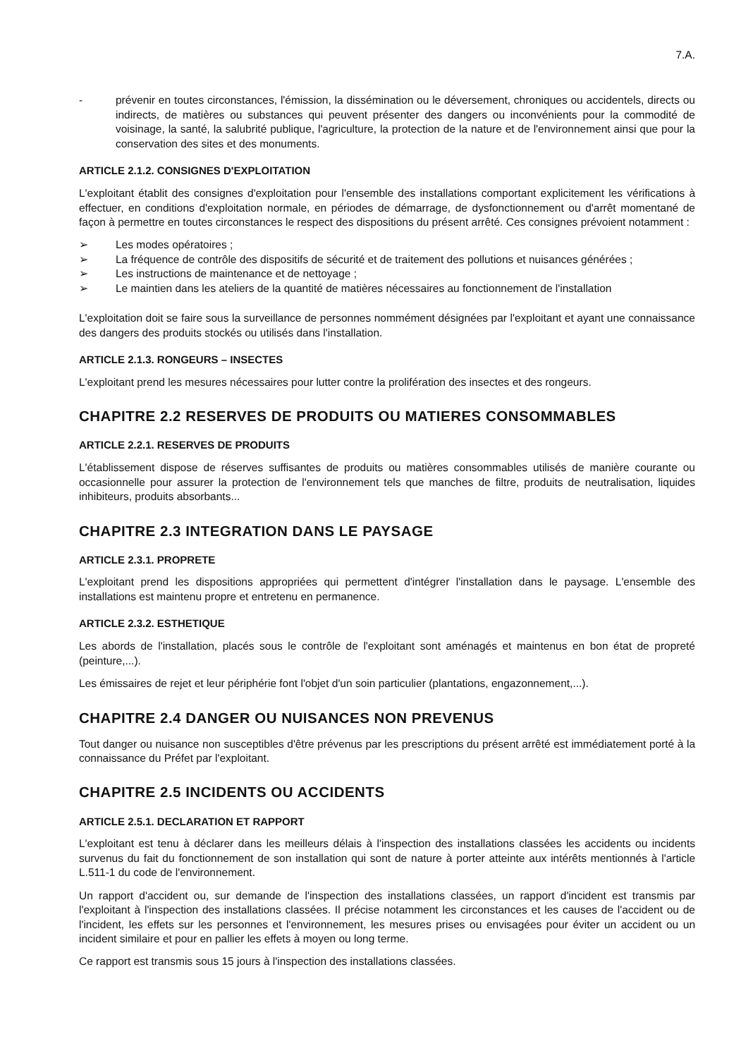7.A.
- prévenir en toutes circonstances, l'émission, la dissémination ou le déversement, chroniques ou accidentels, directs ou indirects, de matières ou substances qui peuvent présenter des dangers ou inconvénients pour la commodité de voisinage, la santé, la salubrité publique, l'agriculture, la protection de la nature et de l'environnement ainsi que pour la conservation des sites et des monuments.
ARTICLE 2.1.2. CONSIGNES D'EXPLOITATION
L'exploitant établit des consignes d'exploitation pour l'ensemble des installations comportant explicitement les vérifications à effectuer, en conditions d'exploitation normale, en périodes de démarrage, de dysfonctionnement ou d'arrêt momentané de façon à permettre en toutes circonstances le respect des dispositions du présent arrêté. Ces consignes prévoient notamment :
➢ Les modes opératoires ;
➢ La fréquence de contrôle des dispositifs de sécurité et de traitement des pollutions et nuisances générées ;
➢ Les instructions de maintenance et de nettoyage ;
➢ Le maintien dans les ateliers de la quantité de matières nécessaires au fonctionnement de l'installation
L'exploitation doit se faire sous la surveillance de personnes nommément désignées par l'exploitant et ayant une connaissance des dangers des produits stockés ou utilisés dans l'installation.
ARTICLE 2.1.3. RONGEURS – INSECTES
L'exploitant prend les mesures nécessaires pour lutter contre la prolifération des insectes et des rongeurs.
CHAPITRE 2.2 RESERVES DE PRODUITS OU MATIERES CONSOMMABLES
ARTICLE 2.2.1. RESERVES DE PRODUITS
L'établissement dispose de réserves suffisantes de produits ou matières consommables utilisés de manière courante ou occasionnelle pour assurer la protection de l'environnement tels que manches de filtre, produits de neutralisation, liquides inhibiteurs, produits absorbants...
CHAPITRE 2.3 INTEGRATION DANS LE PAYSAGE
ARTICLE 2.3.1. PROPRETE
L'exploitant prend les dispositions appropriées qui permettent d'intégrer l'installation dans le paysage. L'ensemble des installations est maintenu propre et entretenu en permanence.
ARTICLE 2.3.2. ESTHETIQUE
Les abords de l'installation, placés sous le contrôle de l'exploitant sont aménagés et maintenus en bon état de propreté (peinture,...).
Les émissaires de rejet et leur périphérie font l'objet d'un soin particulier (plantations, engazonnement,...).
CHAPITRE 2.4 DANGER OU NUISANCES NON PREVENUS
Tout danger ou nuisance non susceptibles d'être prévenus par les prescriptions du présent arrêté est immédiatement porté à la connaissance du Préfet par l'exploitant.
CHAPITRE 2.5 INCIDENTS OU ACCIDENTS
ARTICLE 2.5.1. DECLARATION ET RAPPORT
L'exploitant est tenu à déclarer dans les meilleurs délais à l'inspection des installations classées les accidents ou incidents survenus du fait du fonctionnement de son installation qui sont de nature à porter atteinte aux intérêts mentionnés à l'article L.511-1 du code de l'environnement.
Un rapport d'accident ou, sur demande de l'inspection des installations classées, un rapport d'incident est transmis par l'exploitant à l'inspection des installations classées. Il précise notamment les circonstances et les causes de l'accident ou de l'incident, les effets sur les personnes et l'environnement, les mesures prises ou envisagées pour éviter un accident ou un incident similaire et pour en pallier les effets à moyen ou long terme.
Ce rapport est transmis sous 15 jours à l'inspection des installations classées.